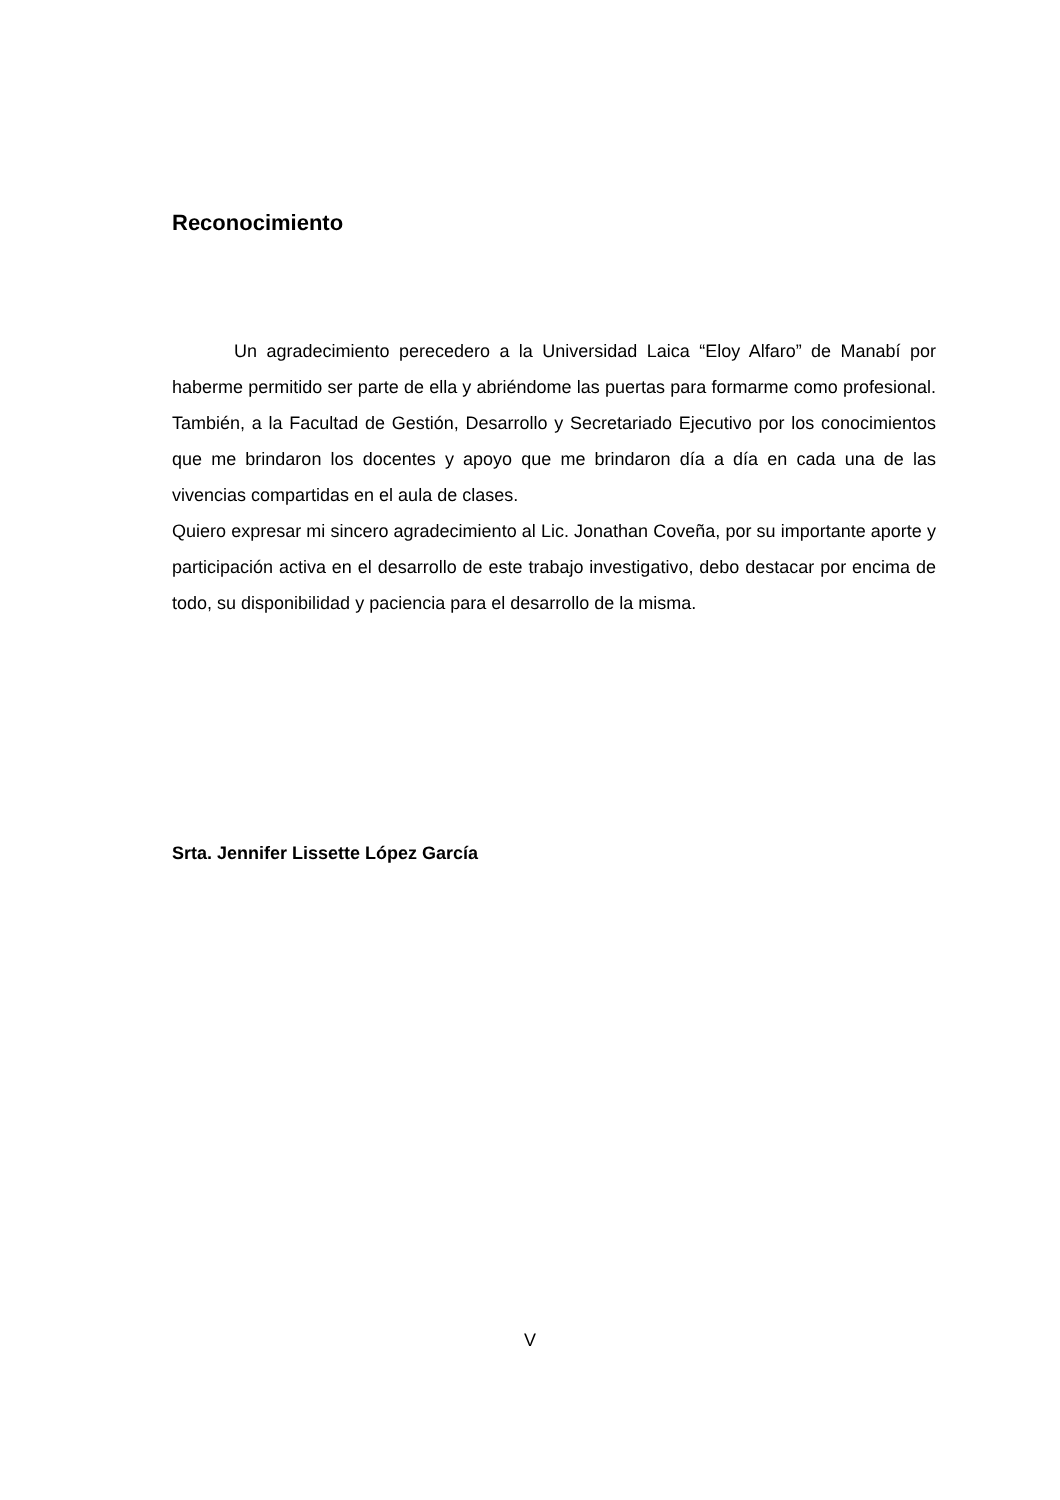Reconocimiento
Un agradecimiento perecedero a la Universidad Laica “Eloy Alfaro” de Manabí por haberme permitido ser parte de ella y abriéndome las puertas para formarme como profesional. También, a la Facultad de Gestión, Desarrollo y Secretariado Ejecutivo por los conocimientos que me brindaron los docentes y apoyo que me brindaron día a día en cada una de las vivencias compartidas en el aula de clases.
Quiero expresar mi sincero agradecimiento al Lic. Jonathan Coveña, por su importante aporte y participación activa en el desarrollo de este trabajo investigativo, debo destacar por encima de todo, su disponibilidad y paciencia para el desarrollo de la misma.
Srta. Jennifer Lissette López García
V